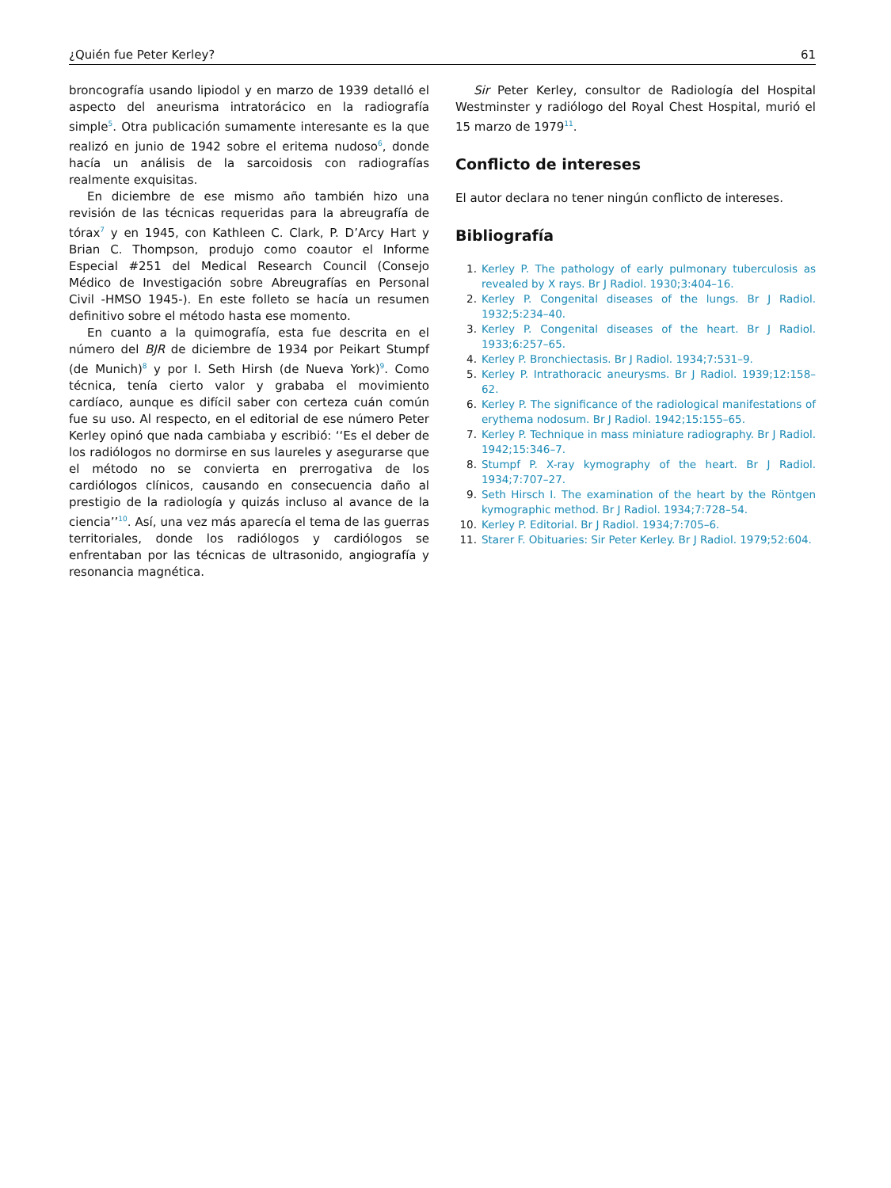¿Quién fue Peter Kerley? 61
broncografía usando lipiodol y en marzo de 1939 detalló el aspecto del aneurisma intratorácico en la radiografía simple<sup>5</sup>. Otra publicación sumamente interesante es la que realizó en junio de 1942 sobre el eritema nudoso<sup>6</sup>, donde hacía un análisis de la sarcoidosis con radiografías realmente exquisitas.
En diciembre de ese mismo año también hizo una revisión de las técnicas requeridas para la abreugrafía de tórax<sup>7</sup> y en 1945, con Kathleen C. Clark, P. D’Arcy Hart y Brian C. Thompson, produjo como coautor el Informe Especial #251 del Medical Research Council (Consejo Médico de Investigación sobre Abreugrafías en Personal Civil -HMSO 1945-). En este folleto se hacía un resumen definitivo sobre el método hasta ese momento.
En cuanto a la quimografía, esta fue descrita en el número del BJR de diciembre de 1934 por Peikart Stumpf (de Munich)<sup>8</sup> y por I. Seth Hirsh (de Nueva York)<sup>9</sup>. Como técnica, tenía cierto valor y grababa el movimiento cardíaco, aunque es difícil saber con certeza cuán común fue su uso. Al respecto, en el editorial de ese número Peter Kerley opinó que nada cambiaba y escribió: ‘‘Es el deber de los radiólogos no dormirse en sus laureles y asegurarse que el método no se convierta en prerrogativa de los cardiólogos clínicos, causando en consecuencia daño al prestigio de la radiología y quizás incluso al avance de la ciencia’’<sup>10</sup>. Así, una vez más aparecía el tema de las guerras territoriales, donde los radiólogos y cardiólogos se enfrentaban por las técnicas de ultrasonido, angiografía y resonancia magnética.
Sir Peter Kerley, consultor de Radiología del Hospital Westminster y radiólogo del Royal Chest Hospital, murió el 15 marzo de 1979<sup>11</sup>.
Conflicto de intereses
El autor declara no tener ningún conflicto de intereses.
Bibliografía
1. Kerley P. The pathology of early pulmonary tuberculosis as revealed by X rays. Br J Radiol. 1930;3:404–16.
2. Kerley P. Congenital diseases of the lungs. Br J Radiol. 1932;5:234–40.
3. Kerley P. Congenital diseases of the heart. Br J Radiol. 1933;6:257–65.
4. Kerley P. Bronchiectasis. Br J Radiol. 1934;7:531–9.
5. Kerley P. Intrathoracic aneurysms. Br J Radiol. 1939;12:158–62.
6. Kerley P. The significance of the radiological manifestations of erythema nodosum. Br J Radiol. 1942;15:155–65.
7. Kerley P. Technique in mass miniature radiography. Br J Radiol. 1942;15:346–7.
8. Stumpf P. X-ray kymography of the heart. Br J Radiol. 1934;7:707–27.
9. Seth Hirsch I. The examination of the heart by the Röntgen kymographic method. Br J Radiol. 1934;7:728–54.
10. Kerley P. Editorial. Br J Radiol. 1934;7:705–6.
11. Starer F. Obituaries: Sir Peter Kerley. Br J Radiol. 1979;52:604.